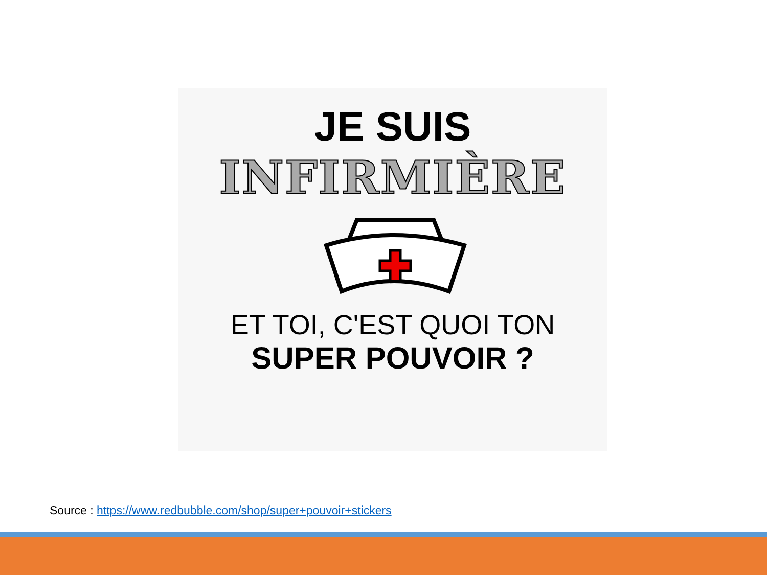JE SUIS
INFIRMIÈRE
ET TOI, C'EST QUOI TON
SUPER POUVOIR ?
Source : https://www.redbubble.com/shop/super+pouvoir+stickers